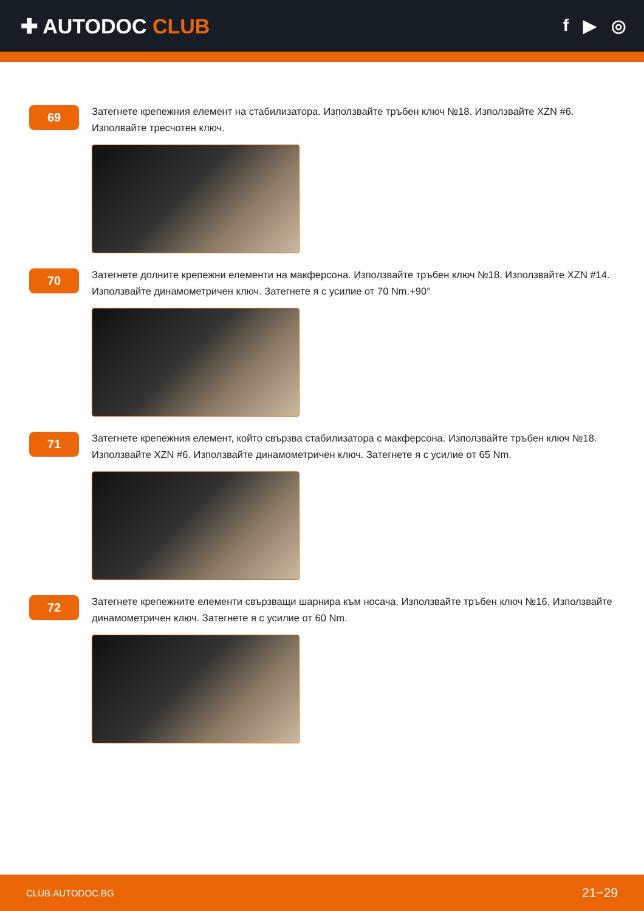✚ AUTODOC CLUB
f ▶ ◎
69
Затегнете крепежния елемент на стабилизатора. Използвайте тръбен ключ №18. Използвайте XZN #6. Изполвайте тресчотен ключ.
70
Затегнете долните крепежни елементи на макферсона. Използвайте тръбен ключ №18. Използвайте XZN #14. Използвайте динамометричен ключ. Затегнете я с усилие от 70 Nm.+90°
71
Затегнете крепежния елемент, който свързва стабилизатора с макферсона. Използвайте тръбен ключ №18. Използвайте XZN #6. Използвайте динамометричен ключ. Затегнете я с усилие от 65 Nm.
72
Затегнете крепежните елементи свързващи шарнира към носача. Използвайте тръбен ключ №16. Използвайте динамометричен ключ. Затегнете я с усилие от 60 Nm.
CLUB.AUTODOC.BG 21−29